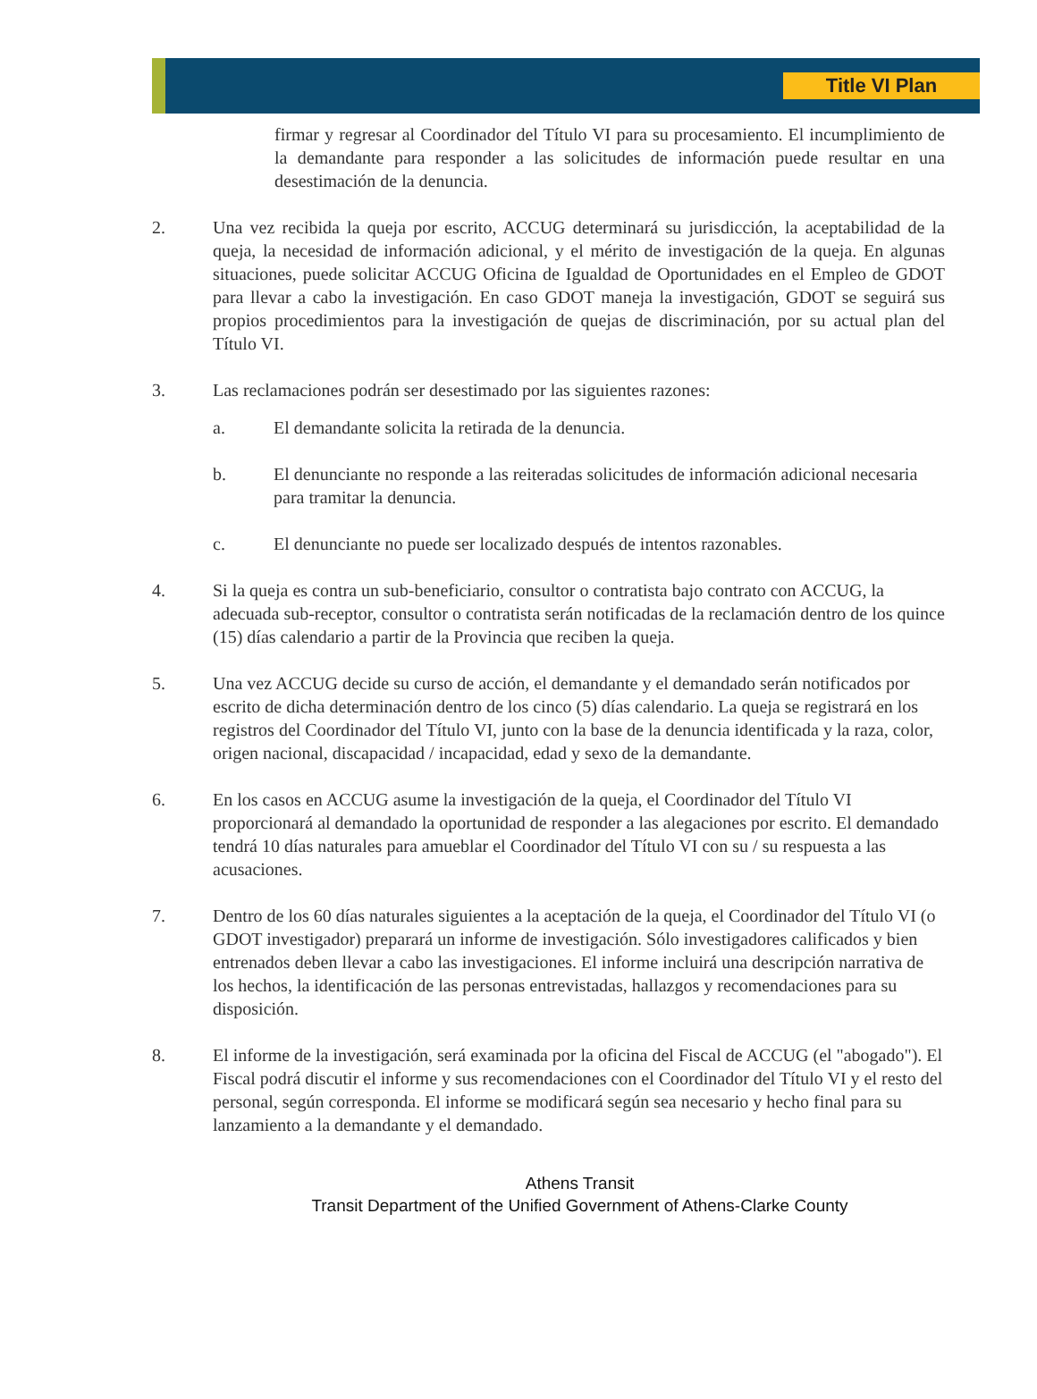Title VI Plan
firmar y regresar al Coordinador del Título VI para su procesamiento. El incumplimiento de la demandante para responder a las solicitudes de información puede resultar en una desestimación de la denuncia.
2. Una vez recibida la queja por escrito, ACCUG determinará su jurisdicción, la aceptabilidad de la queja, la necesidad de información adicional, y el mérito de investigación de la queja. En algunas situaciones, puede solicitar ACCUG Oficina de Igualdad de Oportunidades en el Empleo de GDOT para llevar a cabo la investigación. En caso GDOT maneja la investigación, GDOT se seguirá sus propios procedimientos para la investigación de quejas de discriminación, por su actual plan del Título VI.
3. Las reclamaciones podrán ser desestimado por las siguientes razones:
a. El demandante solicita la retirada de la denuncia.
b. El denunciante no responde a las reiteradas solicitudes de información adicional necesaria para tramitar la denuncia.
c. El denunciante no puede ser localizado después de intentos razonables.
4. Si la queja es contra un sub-beneficiario, consultor o contratista bajo contrato con ACCUG, la adecuada sub-receptor, consultor o contratista serán notificadas de la reclamación dentro de los quince (15) días calendario a partir de la Provincia que reciben la queja.
5. Una vez ACCUG decide su curso de acción, el demandante y el demandado serán notificados por escrito de dicha determinación dentro de los cinco (5) días calendario. La queja se registrará en los registros del Coordinador del Título VI, junto con la base de la denuncia identificada y la raza, color, origen nacional, discapacidad / incapacidad, edad y sexo de la demandante.
6. En los casos en ACCUG asume la investigación de la queja, el Coordinador del Título VI proporcionará al demandado la oportunidad de responder a las alegaciones por escrito. El demandado tendrá 10 días naturales para amueblar el Coordinador del Título VI con su / su respuesta a las acusaciones.
7. Dentro de los 60 días naturales siguientes a la aceptación de la queja, el Coordinador del Título VI (o GDOT investigador) preparará un informe de investigación. Sólo investigadores calificados y bien entrenados deben llevar a cabo las investigaciones. El informe incluirá una descripción narrativa de los hechos, la identificación de las personas entrevistadas, hallazgos y recomendaciones para su disposición.
8. El informe de la investigación, será examinada por la oficina del Fiscal de ACCUG (el "abogado"). El Fiscal podrá discutir el informe y sus recomendaciones con el Coordinador del Título VI y el resto del personal, según corresponda. El informe se modificará según sea necesario y hecho final para su lanzamiento a la demandante y el demandado.
Athens Transit
Transit Department of the Unified Government of Athens-Clarke County